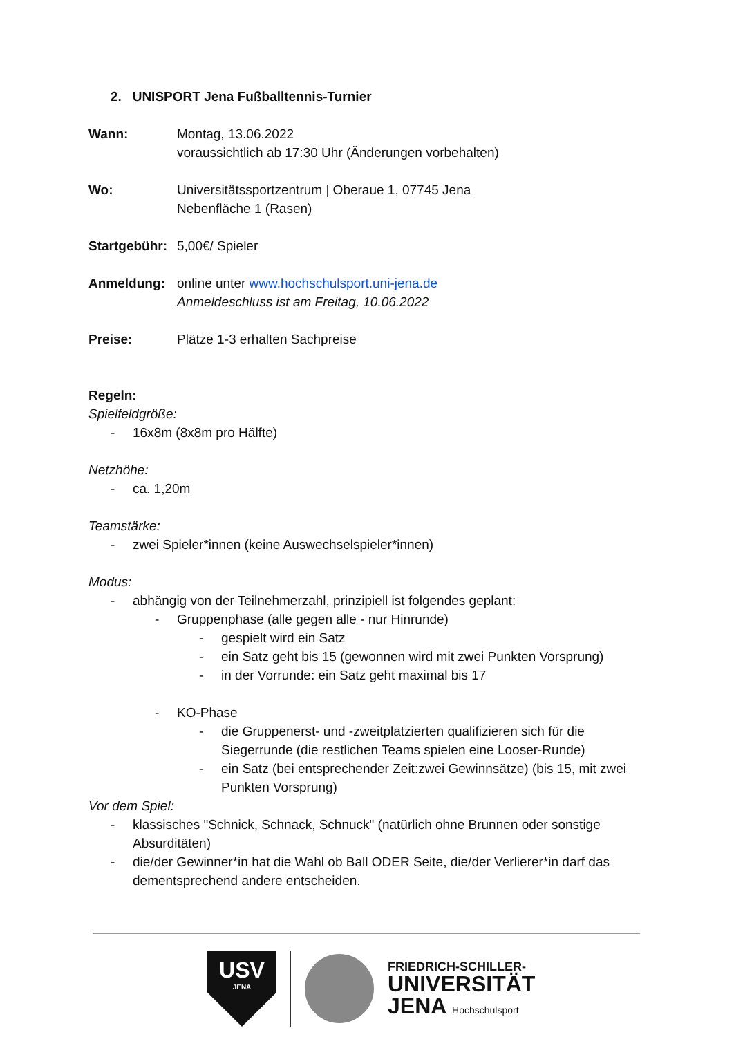2. UNISPORT Jena Fußballtennis-Turnier
Wann: Montag, 13.06.2022
voraussichtlich ab 17:30 Uhr (Änderungen vorbehalten)
Wo: Universitätssportzentrum | Oberaue 1, 07745 Jena
Nebenfläche 1 (Rasen)
Startgebühr:
5,00€/ Spieler
Anmeldung: online unter www.hochschulsport.uni-jena.de
Anmeldeschluss ist am Freitag, 10.06.2022
Preise: Plätze 1-3 erhalten Sachpreise
Regeln:
Spielfeldgröße:
- 16x8m (8x8m pro Hälfte)
Netzhöhe:
- ca. 1,20m
Teamstärke:
- zwei Spieler*innen (keine Auswechselspieler*innen)
Modus:
- abhängig von der Teilnehmerzahl, prinzipiell ist folgendes geplant:
- Gruppenphase (alle gegen alle - nur Hinrunde)
- gespielt wird ein Satz
- ein Satz geht bis 15 (gewonnen wird mit zwei Punkten Vorsprung)
- in der Vorrunde: ein Satz geht maximal bis 17
- KO-Phase
- die Gruppenerst- und -zweitplatzierten qualifizieren sich für die Siegerrunde (die restlichen Teams spielen eine Looser-Runde)
- ein Satz (bei entsprechender Zeit:zwei Gewinnsätze) (bis 15, mit zwei Punkten Vorsprung)
Vor dem Spiel:
- klassisches "Schnick, Schnack, Schnuck" (natürlich ohne Brunnen oder sonstige Absurditäten)
- die/der Gewinner*in hat die Wahl ob Ball ODER Seite, die/der Verlierer*in darf das dementsprechend andere entscheiden.
USV
JENA
FRIEDRICH-SCHILLER-
UNIVERSITÄT
JENA Hochschulsport